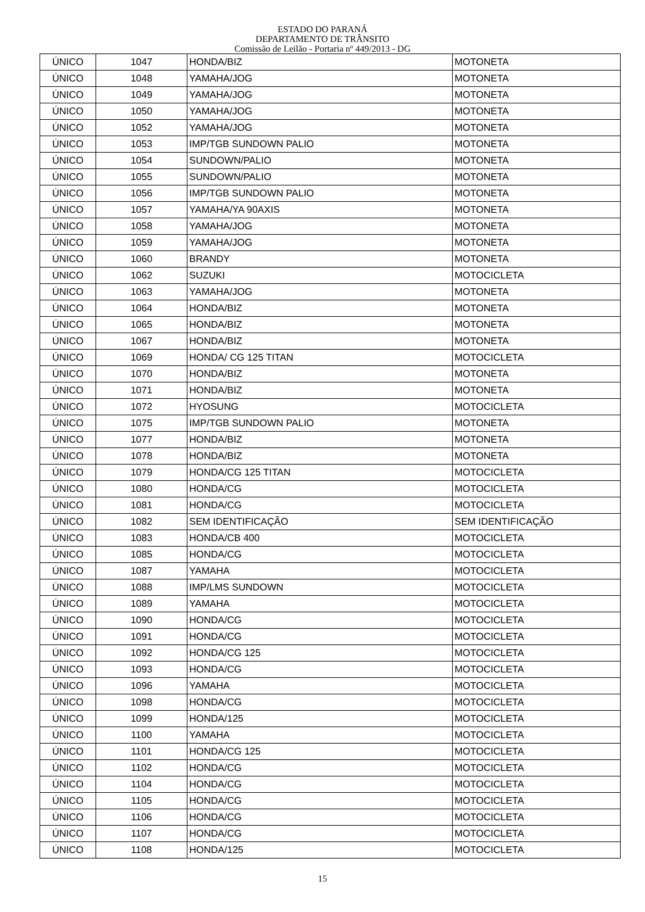ESTADO DO PARANÁ
DEPARTAMENTO DE TRÂNSITO
Comissão de Leilão - Portaria nº 449/2013 - DG
| ÚNICO | 1047 | HONDA/BIZ | MOTONETA |
| ÚNICO | 1048 | YAMAHA/JOG | MOTONETA |
| ÚNICO | 1049 | YAMAHA/JOG | MOTONETA |
| ÚNICO | 1050 | YAMAHA/JOG | MOTONETA |
| ÚNICO | 1052 | YAMAHA/JOG | MOTONETA |
| ÚNICO | 1053 | IMP/TGB SUNDOWN PALIO | MOTONETA |
| ÚNICO | 1054 | SUNDOWN/PALIO | MOTONETA |
| ÚNICO | 1055 | SUNDOWN/PALIO | MOTONETA |
| ÚNICO | 1056 | IMP/TGB SUNDOWN PALIO | MOTONETA |
| ÚNICO | 1057 | YAMAHA/YA 90AXIS | MOTONETA |
| ÚNICO | 1058 | YAMAHA/JOG | MOTONETA |
| ÚNICO | 1059 | YAMAHA/JOG | MOTONETA |
| ÚNICO | 1060 | BRANDY | MOTONETA |
| ÚNICO | 1062 | SUZUKI | MOTOCICLETA |
| ÚNICO | 1063 | YAMAHA/JOG | MOTONETA |
| ÚNICO | 1064 | HONDA/BIZ | MOTONETA |
| ÚNICO | 1065 | HONDA/BIZ | MOTONETA |
| ÚNICO | 1067 | HONDA/BIZ | MOTONETA |
| ÚNICO | 1069 | HONDA/ CG 125 TITAN | MOTOCICLETA |
| ÚNICO | 1070 | HONDA/BIZ | MOTONETA |
| ÚNICO | 1071 | HONDA/BIZ | MOTONETA |
| ÚNICO | 1072 | HYOSUNG | MOTOCICLETA |
| ÚNICO | 1075 | IMP/TGB SUNDOWN PALIO | MOTONETA |
| ÚNICO | 1077 | HONDA/BIZ | MOTONETA |
| ÚNICO | 1078 | HONDA/BIZ | MOTONETA |
| ÚNICO | 1079 | HONDA/CG 125 TITAN | MOTOCICLETA |
| ÚNICO | 1080 | HONDA/CG | MOTOCICLETA |
| ÚNICO | 1081 | HONDA/CG | MOTOCICLETA |
| ÚNICO | 1082 | SEM IDENTIFICAÇÃO | SEM IDENTIFICAÇÃO |
| ÚNICO | 1083 | HONDA/CB 400 | MOTOCICLETA |
| ÚNICO | 1085 | HONDA/CG | MOTOCICLETA |
| ÚNICO | 1087 | YAMAHA | MOTOCICLETA |
| ÚNICO | 1088 | IMP/LMS SUNDOWN | MOTOCICLETA |
| ÚNICO | 1089 | YAMAHA | MOTOCICLETA |
| ÚNICO | 1090 | HONDA/CG | MOTOCICLETA |
| ÚNICO | 1091 | HONDA/CG | MOTOCICLETA |
| ÚNICO | 1092 | HONDA/CG 125 | MOTOCICLETA |
| ÚNICO | 1093 | HONDA/CG | MOTOCICLETA |
| ÚNICO | 1096 | YAMAHA | MOTOCICLETA |
| ÚNICO | 1098 | HONDA/CG | MOTOCICLETA |
| ÚNICO | 1099 | HONDA/125 | MOTOCICLETA |
| ÚNICO | 1100 | YAMAHA | MOTOCICLETA |
| ÚNICO | 1101 | HONDA/CG 125 | MOTOCICLETA |
| ÚNICO | 1102 | HONDA/CG | MOTOCICLETA |
| ÚNICO | 1104 | HONDA/CG | MOTOCICLETA |
| ÚNICO | 1105 | HONDA/CG | MOTOCICLETA |
| ÚNICO | 1106 | HONDA/CG | MOTOCICLETA |
| ÚNICO | 1107 | HONDA/CG | MOTOCICLETA |
| ÚNICO | 1108 | HONDA/125 | MOTOCICLETA |
15